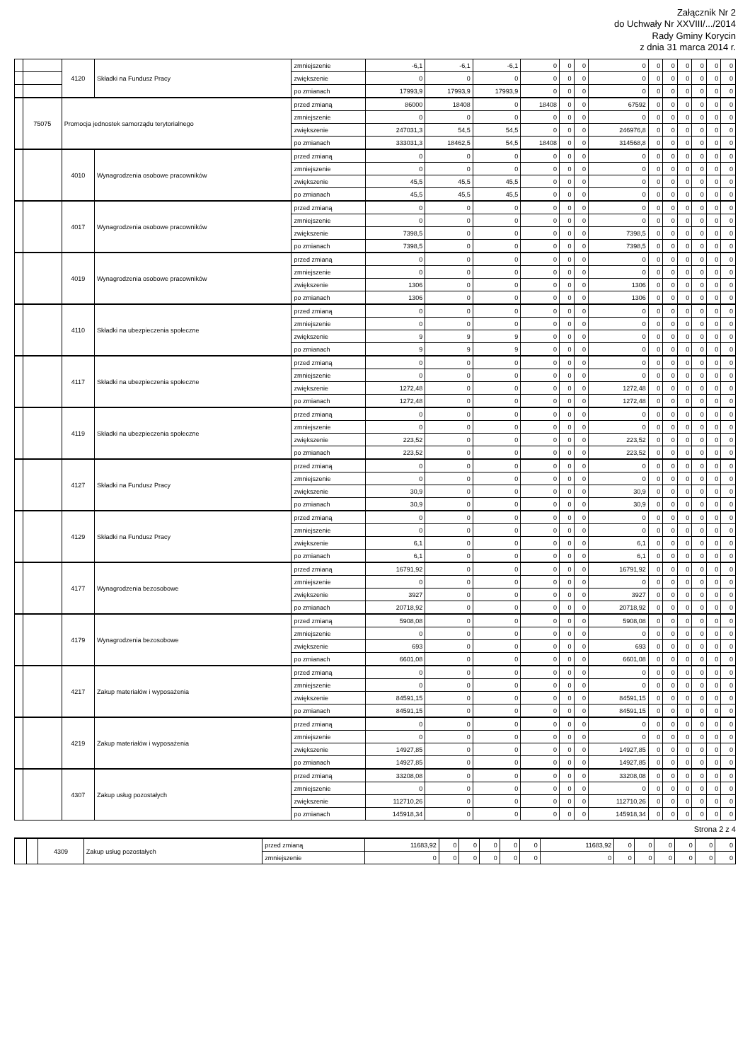Załącznik Nr 2
do Uchwały Nr XXVIII/.../2014
Rady Gminy Korycin
z dnia 31 marca 2014 r.
| | | 4120 | Składki na Fundusz Pracy | zmniejszenie | -6,1 | -6,1 | -6,1 | 0 | 0 | 0 | 0 | 0 | 0 | 0 | 0 | 0 | 0 |
| | | | | zwiększenie | 0 | 0 | 0 | 0 | 0 | 0 | 0 | 0 | 0 | 0 | 0 | 0 | 0 |
| | | | | po zmianach | 17993,9 | 17993,9 | 17993,9 | 0 | 0 | 0 | 0 | 0 | 0 | 0 | 0 | 0 | 0 |
| | 75075 | Promocja jednostek samorządu terytorialnego | | przed zmianą | 86000 | 18408 | 0 | 18408 | 0 | 0 | 67592 | 0 | 0 | 0 | 0 | 0 | 0 |
| | | | | zmniejszenie | 0 | 0 | 0 | 0 | 0 | 0 | 0 | 0 | 0 | 0 | 0 | 0 | 0 |
| | | | | zwiększenie | 247031,3 | 54,5 | 54,5 | 0 | 0 | 0 | 246976,8 | 0 | 0 | 0 | 0 | 0 | 0 |
| | | | | po zmianach | 333031,3 | 18462,5 | 54,5 | 18408 | 0 | 0 | 314568,8 | 0 | 0 | 0 | 0 | 0 | 0 |
| | | 4010 | Wynagrodzenia osobowe pracowników | przed zmianą | 0 | 0 | 0 | 0 | 0 | 0 | 0 | 0 | 0 | 0 | 0 | 0 | 0 |
| | | | | zmniejszenie | 0 | 0 | 0 | 0 | 0 | 0 | 0 | 0 | 0 | 0 | 0 | 0 | 0 |
| | | | | zwiększenie | 45,5 | 45,5 | 45,5 | 0 | 0 | 0 | 0 | 0 | 0 | 0 | 0 | 0 | 0 |
| | | | | po zmianach | 45,5 | 45,5 | 45,5 | 0 | 0 | 0 | 0 | 0 | 0 | 0 | 0 | 0 | 0 |
| | | 4017 | Wynagrodzenia osobowe pracowników | przed zmianą | 0 | 0 | 0 | 0 | 0 | 0 | 0 | 0 | 0 | 0 | 0 | 0 | 0 |
| | | | | zmniejszenie | 0 | 0 | 0 | 0 | 0 | 0 | 0 | 0 | 0 | 0 | 0 | 0 | 0 |
| | | | | zwiększenie | 7398,5 | 0 | 0 | 0 | 0 | 0 | 7398,5 | 0 | 0 | 0 | 0 | 0 | 0 |
| | | | | po zmianach | 7398,5 | 0 | 0 | 0 | 0 | 0 | 7398,5 | 0 | 0 | 0 | 0 | 0 | 0 |
| | | 4019 | Wynagrodzenia osobowe pracowników | przed zmianą | 0 | 0 | 0 | 0 | 0 | 0 | 0 | 0 | 0 | 0 | 0 | 0 | 0 |
| | | | | zmniejszenie | 0 | 0 | 0 | 0 | 0 | 0 | 0 | 0 | 0 | 0 | 0 | 0 | 0 |
| | | | | zwiększenie | 1306 | 0 | 0 | 0 | 0 | 0 | 1306 | 0 | 0 | 0 | 0 | 0 | 0 |
| | | | | po zmianach | 1306 | 0 | 0 | 0 | 0 | 0 | 1306 | 0 | 0 | 0 | 0 | 0 | 0 |
| | | 4110 | Składki na ubezpieczenia społeczne | przed zmianą | 0 | 0 | 0 | 0 | 0 | 0 | 0 | 0 | 0 | 0 | 0 | 0 | 0 |
| | | | | zmniejszenie | 0 | 0 | 0 | 0 | 0 | 0 | 0 | 0 | 0 | 0 | 0 | 0 | 0 |
| | | | | zwiększenie | 9 | 9 | 9 | 0 | 0 | 0 | 0 | 0 | 0 | 0 | 0 | 0 | 0 |
| | | | | po zmianach | 9 | 9 | 9 | 0 | 0 | 0 | 0 | 0 | 0 | 0 | 0 | 0 | 0 |
| | | 4117 | Składki na ubezpieczenia społeczne | przed zmianą | 0 | 0 | 0 | 0 | 0 | 0 | 0 | 0 | 0 | 0 | 0 | 0 | 0 |
| | | | | zmniejszenie | 0 | 0 | 0 | 0 | 0 | 0 | 0 | 0 | 0 | 0 | 0 | 0 | 0 |
| | | | | zwiększenie | 1272,48 | 0 | 0 | 0 | 0 | 0 | 1272,48 | 0 | 0 | 0 | 0 | 0 | 0 |
| | | | | po zmianach | 1272,48 | 0 | 0 | 0 | 0 | 0 | 1272,48 | 0 | 0 | 0 | 0 | 0 | 0 |
| | | 4119 | Składki na ubezpieczenia społeczne | przed zmianą | 0 | 0 | 0 | 0 | 0 | 0 | 0 | 0 | 0 | 0 | 0 | 0 | 0 |
| | | | | zmniejszenie | 0 | 0 | 0 | 0 | 0 | 0 | 0 | 0 | 0 | 0 | 0 | 0 | 0 |
| | | | | zwiększenie | 223,52 | 0 | 0 | 0 | 0 | 0 | 223,52 | 0 | 0 | 0 | 0 | 0 | 0 |
| | | | | po zmianach | 223,52 | 0 | 0 | 0 | 0 | 0 | 223,52 | 0 | 0 | 0 | 0 | 0 | 0 |
| | | 4127 | Składki na Fundusz Pracy | przed zmianą | 0 | 0 | 0 | 0 | 0 | 0 | 0 | 0 | 0 | 0 | 0 | 0 | 0 |
| | | | | zmniejszenie | 0 | 0 | 0 | 0 | 0 | 0 | 0 | 0 | 0 | 0 | 0 | 0 | 0 |
| | | | | zwiększenie | 30,9 | 0 | 0 | 0 | 0 | 0 | 30,9 | 0 | 0 | 0 | 0 | 0 | 0 |
| | | | | po zmianach | 30,9 | 0 | 0 | 0 | 0 | 0 | 30,9 | 0 | 0 | 0 | 0 | 0 | 0 |
| | | 4129 | Składki na Fundusz Pracy | przed zmianą | 0 | 0 | 0 | 0 | 0 | 0 | 0 | 0 | 0 | 0 | 0 | 0 | 0 |
| | | | | zmniejszenie | 0 | 0 | 0 | 0 | 0 | 0 | 0 | 0 | 0 | 0 | 0 | 0 | 0 |
| | | | | zwiększenie | 6,1 | 0 | 0 | 0 | 0 | 0 | 6,1 | 0 | 0 | 0 | 0 | 0 | 0 |
| | | | | po zmianach | 6,1 | 0 | 0 | 0 | 0 | 0 | 6,1 | 0 | 0 | 0 | 0 | 0 | 0 |
| | | 4177 | Wynagrodzenia bezosobowe | przed zmianą | 16791,92 | 0 | 0 | 0 | 0 | 0 | 16791,92 | 0 | 0 | 0 | 0 | 0 | 0 |
| | | | | zmniejszenie | 0 | 0 | 0 | 0 | 0 | 0 | 0 | 0 | 0 | 0 | 0 | 0 | 0 |
| | | | | zwiększenie | 3927 | 0 | 0 | 0 | 0 | 0 | 3927 | 0 | 0 | 0 | 0 | 0 | 0 |
| | | | | po zmianach | 20718,92 | 0 | 0 | 0 | 0 | 0 | 20718,92 | 0 | 0 | 0 | 0 | 0 | 0 |
| | | 4179 | Wynagrodzenia bezosobowe | przed zmianą | 5908,08 | 0 | 0 | 0 | 0 | 0 | 5908,08 | 0 | 0 | 0 | 0 | 0 | 0 |
| | | | | zmniejszenie | 0 | 0 | 0 | 0 | 0 | 0 | 0 | 0 | 0 | 0 | 0 | 0 | 0 |
| | | | | zwiększenie | 693 | 0 | 0 | 0 | 0 | 0 | 693 | 0 | 0 | 0 | 0 | 0 | 0 |
| | | | | po zmianach | 6601,08 | 0 | 0 | 0 | 0 | 0 | 6601,08 | 0 | 0 | 0 | 0 | 0 | 0 |
| | | 4217 | Zakup materiałów i wyposażenia | przed zmianą | 0 | 0 | 0 | 0 | 0 | 0 | 0 | 0 | 0 | 0 | 0 | 0 | 0 |
| | | | | zmniejszenie | 0 | 0 | 0 | 0 | 0 | 0 | 0 | 0 | 0 | 0 | 0 | 0 | 0 |
| | | | | zwiększenie | 84591,15 | 0 | 0 | 0 | 0 | 0 | 84591,15 | 0 | 0 | 0 | 0 | 0 | 0 |
| | | | | po zmianach | 84591,15 | 0 | 0 | 0 | 0 | 0 | 84591,15 | 0 | 0 | 0 | 0 | 0 | 0 |
| | | 4219 | Zakup materiałów i wyposażenia | przed zmianą | 0 | 0 | 0 | 0 | 0 | 0 | 0 | 0 | 0 | 0 | 0 | 0 | 0 |
| | | | | zmniejszenie | 0 | 0 | 0 | 0 | 0 | 0 | 0 | 0 | 0 | 0 | 0 | 0 | 0 |
| | | | | zwiększenie | 14927,85 | 0 | 0 | 0 | 0 | 0 | 14927,85 | 0 | 0 | 0 | 0 | 0 | 0 |
| | | | | po zmianach | 14927,85 | 0 | 0 | 0 | 0 | 0 | 14927,85 | 0 | 0 | 0 | 0 | 0 | 0 |
| | | 4307 | Zakup usług pozostałych | przed zmianą | 33208,08 | 0 | 0 | 0 | 0 | 0 | 33208,08 | 0 | 0 | 0 | 0 | 0 | 0 |
| | | | | zmniejszenie | 0 | 0 | 0 | 0 | 0 | 0 | 0 | 0 | 0 | 0 | 0 | 0 | 0 |
| | | | | zwiększenie | 112710,26 | 0 | 0 | 0 | 0 | 0 | 112710,26 | 0 | 0 | 0 | 0 | 0 | 0 |
| | | | | po zmianach | 145918,34 | 0 | 0 | 0 | 0 | 0 | 145918,34 | 0 | 0 | 0 | 0 | 0 | 0 |
Strona 2 z 4
| | | 4309 | Zakup usług pozostałych | przed zmianą | 11683,92 | 0 | 0 | 0 | 0 | 0 | 11683,92 | 0 | 0 | 0 | 0 | 0 | 0 |
| | | | | zmniejszenie | 0 | 0 | 0 | 0 | 0 | 0 | 0 | 0 | 0 | 0 | 0 | 0 | 0 |